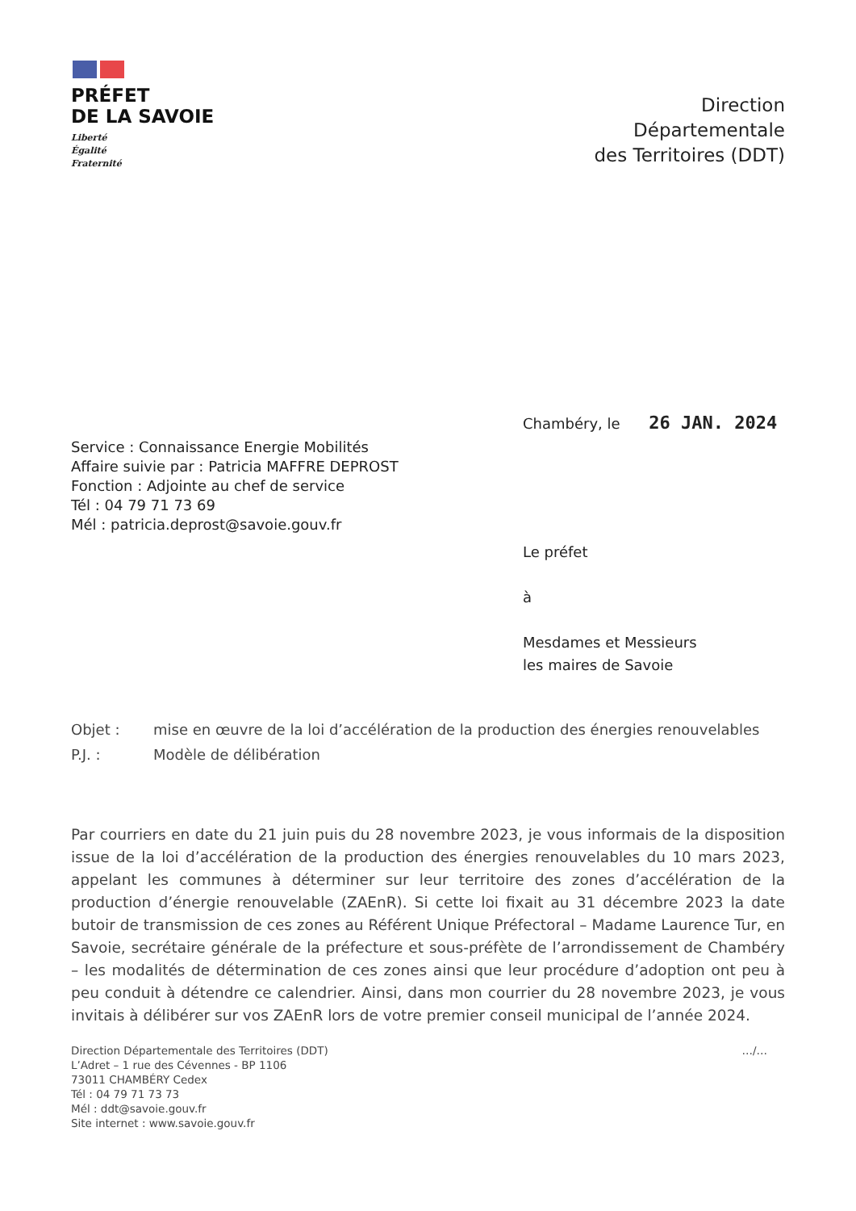PRÉFET
DE LA SAVOIE
Liberté
Égalité
Fraternité
Direction
Départementale
des Territoires (DDT)
Chambéry, le 26 JAN. 2024
Service : Connaissance Energie Mobilités
Affaire suivie par : Patricia MAFFRE DEPROST
Fonction : Adjointe au chef de service
Tél : 04 79 71 73 69
Mél : patricia.deprost@savoie.gouv.fr
Le préfet
à
Mesdames et Messieurs
les maires de Savoie
Objet : mise en œuvre de la loi d’accélération de la production des énergies renouvelables
P.J. : Modèle de délibération
Par courriers en date du 21 juin puis du 28 novembre 2023, je vous informais de la disposition issue de la loi d’accélération de la production des énergies renouvelables du 10 mars 2023, appelant les communes à déterminer sur leur territoire des zones d’accélération de la production d’énergie renouvelable (ZAEnR). Si cette loi fixait au 31 décembre 2023 la date butoir de transmission de ces zones au Référent Unique Préfectoral – Madame Laurence Tur, en Savoie, secrétaire générale de la préfecture et sous-préfète de l’arrondissement de Chambéry – les modalités de détermination de ces zones ainsi que leur procédure d’adoption ont peu à peu conduit à détendre ce calendrier. Ainsi, dans mon courrier du 28 novembre 2023, je vous invitais à délibérer sur vos ZAEnR lors de votre premier conseil municipal de l’année 2024.
Direction Départementale des Territoires (DDT)
L’Adret – 1 rue des Cévennes - BP 1106
73011 CHAMBÉRY Cedex
Tél : 04 79 71 73 73
Mél : ddt@savoie.gouv.fr
Site internet : www.savoie.gouv.fr
…/…